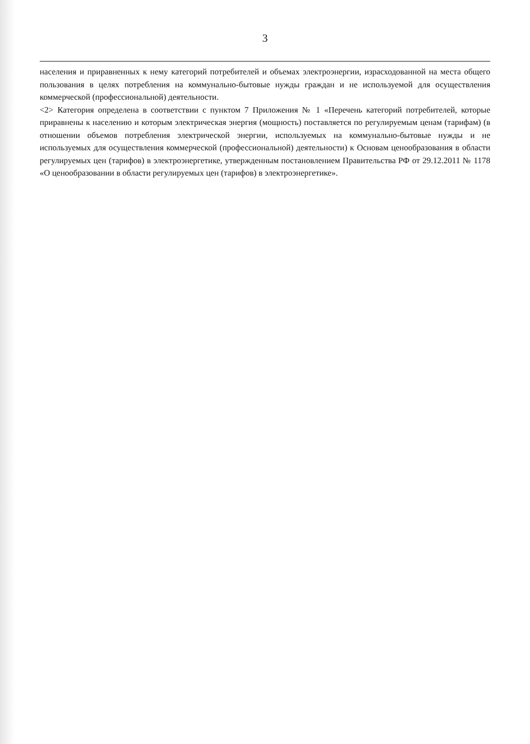3
населения и приравненных к нему категорий потребителей и объемах электроэнергии, израсходованной на места общего пользования в целях потребления на коммунально-бытовые нужды граждан и не используемой для осуществления коммерческой (профессиональной) деятельности.
<2> Категория определена в соответствии с пунктом 7 Приложения № 1 «Перечень категорий потребителей, которые приравнены к населению и которым электрическая энергия (мощность) поставляется по регулируемым ценам (тарифам) (в отношении объемов потребления электрической энергии, используемых на коммунально-бытовые нужды и не используемых для осуществления коммерческой (профессиональной) деятельности) к Основам ценообразования в области регулируемых цен (тарифов) в электроэнергетике, утвержденным постановлением Правительства РФ от 29.12.2011 № 1178 «О ценообразовании в области регулируемых цен (тарифов) в электроэнергетике».